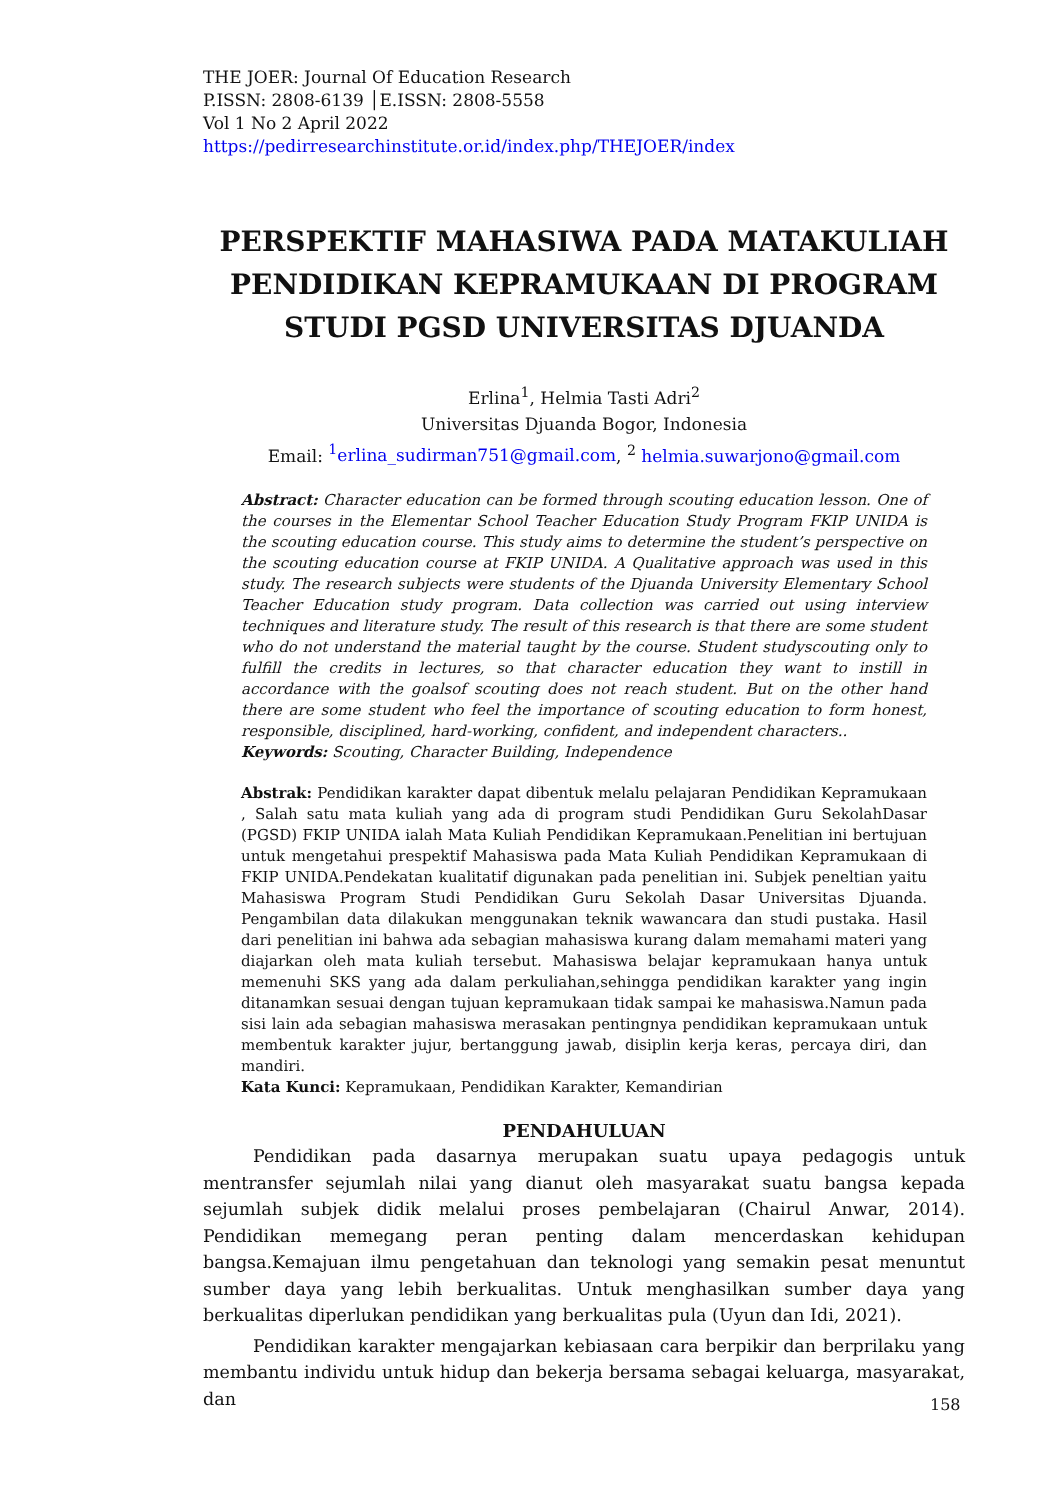THE JOER: Journal Of Education Research
P.ISSN: 2808-6139 │E.ISSN: 2808-5558
Vol 1 No 2 April 2022
https://pedirresearchinstitute.or.id/index.php/THEJOER/index
PERSPEKTIF MAHASIWA PADA MATAKULIAH PENDIDIKAN KEPRAMUKAAN DI PROGRAM STUDI PGSD UNIVERSITAS DJUANDA
Erlina<sup>1</sup>, Helmia Tasti Adri<sup>2</sup>
Universitas Djuanda Bogor, Indonesia
Email: <sup>1</sup>erlina_sudirman751@gmail.com, <sup>2</sup> helmia.suwarjono@gmail.com
Abstract: Character education can be formed through scouting education lesson. One of the courses in the Elementar School Teacher Education Study Program FKIP UNIDA is the scouting education course. This study aims to determine the student’s perspective on the scouting education course at FKIP UNIDA. A Qualitative approach was used in this study. The research subjects were students of the Djuanda University Elementary School Teacher Education study program. Data collection was carried out using interview techniques and literature study. The result of this research is that there are some student who do not understand the material taught by the course. Student studyscouting only to fulfill the credits in lectures, so that character education they want to instill in accordance with the goalsof scouting does not reach student. But on the other hand there are some student who feel the importance of scouting education to form honest, responsible, disciplined, hard-working, confident, and independent characters..
Keywords: Scouting, Character Building, Independence
Abstrak: Pendidikan karakter dapat dibentuk melalu pelajaran Pendidikan Kepramukaan , Salah satu mata kuliah yang ada di program studi Pendidikan Guru SekolahDasar (PGSD) FKIP UNIDA ialah Mata Kuliah Pendidikan Kepramukaan.Penelitian ini bertujuan untuk mengetahui prespektif Mahasiswa pada Mata Kuliah Pendidikan Kepramukaan di FKIP UNIDA.Pendekatan kualitatif digunakan pada penelitian ini. Subjek peneltian yaitu Mahasiswa Program Studi Pendidikan Guru Sekolah Dasar Universitas Djuanda. Pengambilan data dilakukan menggunakan teknik wawancara dan studi pustaka. Hasil dari penelitian ini bahwa ada sebagian mahasiswa kurang dalam memahami materi yang diajarkan oleh mata kuliah tersebut. Mahasiswa belajar kepramukaan hanya untuk memenuhi SKS yang ada dalam perkuliahan,sehingga pendidikan karakter yang ingin ditanamkan sesuai dengan tujuan kepramukaan tidak sampai ke mahasiswa.Namun pada sisi lain ada sebagian mahasiswa merasakan pentingnya pendidikan kepramukaan untuk membentuk karakter jujur, bertanggung jawab, disiplin kerja keras, percaya diri, dan mandiri.
Kata Kunci: Kepramukaan, Pendidikan Karakter, Kemandirian
PENDAHULUAN
Pendidikan pada dasarnya merupakan suatu upaya pedagogis untuk mentransfer sejumlah nilai yang dianut oleh masyarakat suatu bangsa kepada sejumlah subjek didik melalui proses pembelajaran (Chairul Anwar, 2014). Pendidikan memegang peran penting dalam mencerdaskan kehidupan bangsa.Kemajuan ilmu pengetahuan dan teknologi yang semakin pesat menuntut sumber daya yang lebih berkualitas. Untuk menghasilkan sumber daya yang berkualitas diperlukan pendidikan yang berkualitas pula (Uyun dan Idi, 2021).
Pendidikan karakter mengajarkan kebiasaan cara berpikir dan berprilaku yang membantu individu untuk hidup dan bekerja bersama sebagai keluarga, masyarakat, dan
158